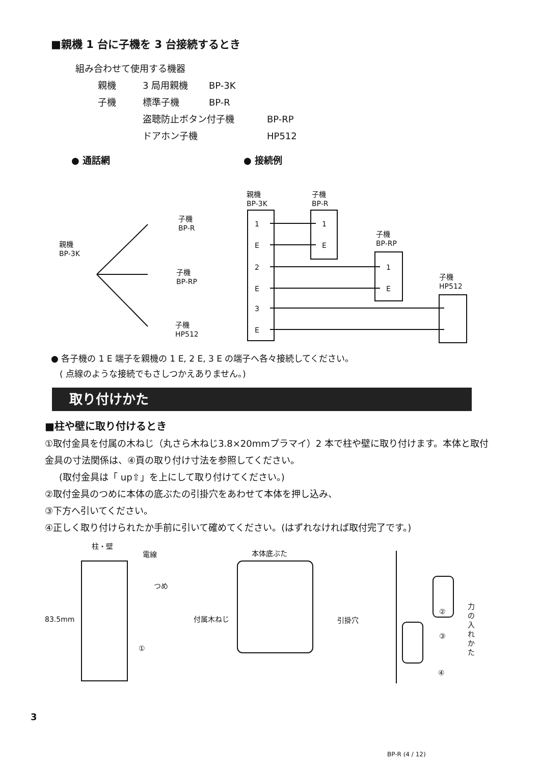■親機 1 台に子機を 3 台接続するとき
組み合わせて使用する機器
親機 3 局用親機 BP-3K
子機 標準子機 BP-R
盗聴防止ボタン付子機 BP-RP
ドアホン子機 HP512
● 通話網 ● 接続例
親機
BP-3K
子機
BP-R
子機
BP-RP
子機
HP512
親機
BP-3K
子機
BP-R
子機
BP-RP
子機
HP512
1
E
2
E
3
E
1
E
1
E
● 各子機の 1 E 端子を親機の 1 E, 2 E, 3 E の端子へ各々接続してください。
　( 点線のような接続でもさしつかえありません。)
取り付けかた
■柱や壁に取り付けるとき
①取付金具を付属の木ねじ（丸さら木ねじ3.8×20mmプラマイ）2 本で柱や壁に取り付けます。本体と取付金具の寸法関係は、④頁の取り付け寸法を参照してください。
(取付金具は「 up⇧」を上にして取り付けてください。)
②取付金具のつめに本体の底ぶたの引掛穴をあわせて本体を押し込み、
③下方へ引いてください。
④正しく取り付けられたか手前に引いて確めてください。(はずれなければ取付完了です。)
柱・壁
電線
つめ
83.5mm 付属木ねじ
①
本体底ぶた
引掛穴
②
③
④
力の入れかた
3
BP-R (4 / 12)